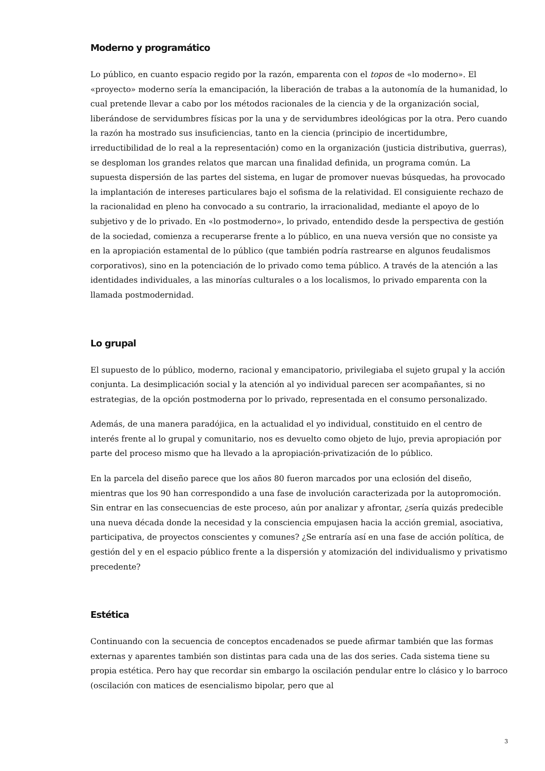Moderno y programático
Lo público, en cuanto espacio regido por la razón, emparenta con el topos de «lo moderno». El «proyecto» moderno sería la emancipación, la liberación de trabas a la autonomía de la humanidad, lo cual pretende llevar a cabo por los métodos racionales de la ciencia y de la organización social, liberándose de servidumbres físicas por la una y de servidumbres ideológicas por la otra. Pero cuando la razón ha mostrado sus insuficiencias, tanto en la ciencia (principio de incertidumbre, irreductibilidad de lo real a la representación) como en la organización (justicia distributiva, guerras), se desploman los grandes relatos que marcan una finalidad definida, un programa común. La supuesta dispersión de las partes del sistema, en lugar de promover nuevas búsquedas, ha provocado la implantación de intereses particulares bajo el sofisma de la relatividad. El consiguiente rechazo de la racionalidad en pleno ha convocado a su contrario, la irracionalidad, mediante el apoyo de lo subjetivo y de lo privado. En «lo postmoderno», lo privado, entendido desde la perspectiva de gestión de la sociedad, comienza a recuperarse frente a lo público, en una nueva versión que no consiste ya en la apropiación estamental de lo público (que también podría rastrearse en algunos feudalismos corporativos), sino en la potenciación de lo privado como tema público. A través de la atención a las identidades individuales, a las minorías culturales o a los localismos, lo privado emparenta con la llamada postmodernidad.
Lo grupal
El supuesto de lo público, moderno, racional y emancipatorio, privilegiaba el sujeto grupal y la acción conjunta. La desimplicación social y la atención al yo individual parecen ser acompañantes, si no estrategias, de la opción postmoderna por lo privado, representada en el consumo personalizado.
Además, de una manera paradójica, en la actualidad el yo individual, constituido en el centro de interés frente al lo grupal y comunitario, nos es devuelto como objeto de lujo, previa apropiación por parte del proceso mismo que ha llevado a la apropiación-privatización de lo público.
En la parcela del diseño parece que los años 80 fueron marcados por una eclosión del diseño, mientras que los 90 han correspondido a una fase de involución caracterizada por la autopromoción. Sin entrar en las consecuencias de este proceso, aún por analizar y afrontar, ¿sería quizás predecible una nueva década donde la necesidad y la consciencia empujasen hacia la acción gremial, asociativa, participativa, de proyectos conscientes y comunes? ¿Se entraría así en una fase de acción política, de gestión del y en el espacio público frente a la dispersión y atomización del individualismo y privatismo precedente?
Estética
Continuando con la secuencia de conceptos encadenados se puede afirmar también que las formas externas y aparentes también son distintas para cada una de las dos series. Cada sistema tiene su propia estética. Pero hay que recordar sin embargo la oscilación pendular entre lo clásico y lo barroco (oscilación con matices de esencialismo bipolar, pero que al
3